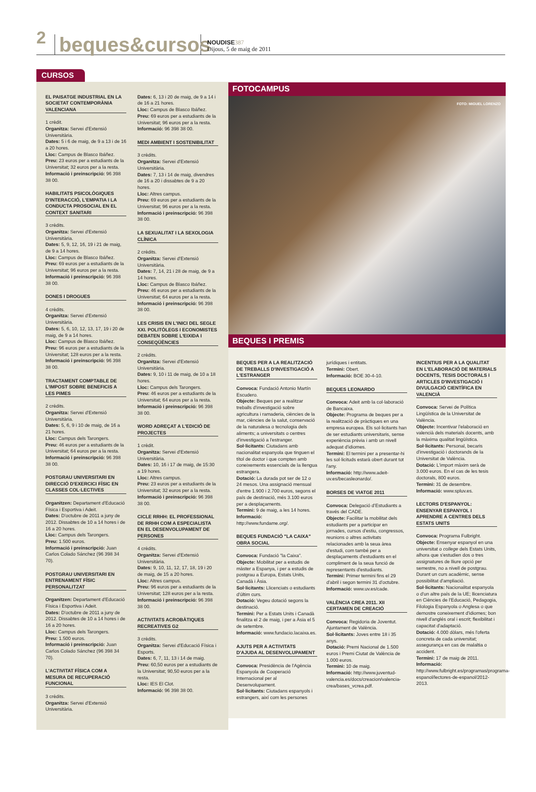2
beques&cursos
NOUDISE 387
Dijous, 5 de maig de 2011
CURSOS
EL PAISATGE INDUSTRIAL EN LA SOCIETAT CONTEMPORÀNIA VALENCIANA
1 crèdit.
Organitza: Servei d'Extensió Universitària.
Dates: 5 i 6 de maig, de 9 a 13 i de 16 a 20 hores.
Lloc: Campus de Blasco Ibáñez.
Preu: 23 euros per a estudiants de la Universitat; 32 euros per a la resta.
Informació i preinscripció: 96 398 38 00.
HABILITATS PSICOLÒGIQUES D'INTERACCIÓ, L'EMPATIA I LA CONDUCTA PROSOCIAL EN EL CONTEXT SANITARI
3 crèdits.
Organitza: Servei d'Extensió Universitària.
Dates: 5, 9, 12, 16, 19 i 21 de maig, de 9 a 14 hores.
Lloc: Campus de Blasco Ibáñez.
Preu: 69 euros per a estudiants de la Universitat; 96 euros per a la resta.
Informació i preinscripció: 96 398 38 00.
DONES I DROGUES
4 crèdits.
Organitza: Servei d'Extensió Universitària.
Dates: 5, 6, 10, 12, 13, 17, 19 i 20 de maig, de 9 a 14 hores.
Lloc: Campus de Blasco Ibáñez.
Preu: 96 euros per a estudiants de la Universitat; 128 euros per a la resta.
Informació i preinscripció: 96 398 38 00.
TRACTAMENT COMPTABLE DE L'IMPOST SOBRE BENEFICIS A LES PIMES
2 crèdits.
Organitza: Servei d'Extensió Universitària.
Dates: 5, 6, 9 i 10 de maig, de 16 a 21 hores.
Lloc: Campus dels Tarongers.
Preu: 46 euros per a estudiants de la Universitat; 64 euros per a la resta.
Informació i preinscripció: 96 398 38 00.
POSTGRAU UNIVERSITARI EN DIRECCIÓ D'EXERCICI FÍSIC EN CLASSES COL·LECTIVES
Organitzen: Departament d'Educació Física i Esportiva i Adeit.
Dates: D'octubre de 2011 a juny de 2012. Dissabtes de 10 a 14 hores i de 16 a 20 hores.
Lloc: Campus dels Tarongers.
Preu: 1.500 euros.
Informació i preinscripció: Juan Carlos Colado Sánchez (96 398 34 70).
POSTGRAU UNIVERSITARI EN ENTRENAMENT FÍSIC PERSONALITZAT
Organitzen: Departament d'Educació Física i Esportiva i Adeit.
Dates: D'octubre de 2011 a juny de 2012. Dissabtes de 10 a 14 hores i de 16 a 20 hores.
Lloc: Campus dels Tarongers.
Preu: 1.500 euros.
Informació i preinscripció: Juan Carlos Colado Sánchez (96 398 34 70).
L'ACTIVITAT FÍSICA COM A MESURA DE RECUPERACIÓ FUNCIONAL
3 crèdits.
Organitza: Servei d'Extensió Universitària.
Dates: 6, 13 i 20 de maig, de 9 a 14 i de 16 a 21 hores.
Lloc: Campus de Blasco Ibáñez.
Preu: 69 euros per a estudiants de la Universitat; 96 euros per a la resta.
Informació: 96 398 38 00.
MEDI AMBIENT I SOSTENIBILITAT
3 crèdits.
Organitza: Servei d'Extensió Universitària.
Dates: 7, 13 i 14 de maig, divendres de 16 a 20 i dissabtes de 9 a 20 hores.
Lloc: Altres campus.
Preu: 69 euros per a estudiants de la Universitat; 96 euros per a la resta.
Informació i preinscripció: 96 398 38 00.
LA SEXUALITAT I LA SEXOLOGIA CLÍNICA
2 crèdits.
Organitza: Servei d'Extensió Universitària.
Dates: 7, 14, 21 i 28 de maig, de 9 a 14 hores.
Lloc: Campus de Blasco Ibáñez.
Preu: 46 euros per a estudiants de la Universitat; 64 euros per a la resta.
Informació i preinscripció: 96 398 38 00.
LES CRISIS EN L'INICI DEL SEGLE XXI. POLITÒLEGS I ECONOMISTES DEBATEN SOBRE L'EIXIDA I CONSEQÜÈNCIES
2 crèdits.
Organitza: Servei d'Extensió Universitària.
Dates: 9, 10 i 11 de maig, de 10 a 18 hores.
Lloc: Campus dels Tarongers.
Preu: 46 euros per a estudiants de la Universitat; 64 euros per a la resta.
Informació i preinscripció: 96 398 38 00.
WORD ADREÇAT A L'EDICIÓ DE PROJECTES
1 crèdit.
Organitza: Servei d'Extensió Universitària.
Dates: 10, 16 i 17 de maig, de 15:30 a 19 hores.
Lloc: Altres campus.
Preu: 23 euros per a estudiants de la Universitat; 32 euros per a la resta.
Informació i preinscripció: 96 398 38 00.
CICLE RRHH: EL PROFESSIONAL DE RRHH COM A ESPECIALISTA EN EL DESENVOLUPAMENT DE PERSONES
4 crèdits.
Organitza: Servei d'Extensió Universitària.
Dates: 9, 10, 11, 12, 17, 18, 19 i 20 de maig, de 15 a 20 hores.
Lloc: Altres campus.
Preu: 96 euros per a estudiants de la Universitat; 128 euros per a la resta.
Informació i preinscripció: 96 398 38 00.
ACTIVITATS ACROBÀTIQUES RECREATIVES G2
3 crèdits.
Organitza: Servei d'Educació Física i Esports.
Dates: 6, 7, 11, 13 i 14 de maig.
Preu: 60,50 euros per a estudiants de la Universitat; 90,50 euros per a la resta.
Lloc: IES El Clot.
Informació: 96 398 38 00.
FOTOCAMPUS
FOTO: MIGUEL LORENZO
BEQUES I PREMIS
BEQUES PER A LA REALITZACIÓ DE TREBALLS D'INVESTIGACIÓ A L'ESTRANGER
Convoca: Fundació Antonio Martín Escudero.
Objecte: Beques per a realitzar treballs d'investigació sobre agricultura i ramaderia, ciències de la mar, ciències de la salut, conservació de la naturalesa o tecnologia dels aliments; a universitats o centres d'investigació a l'estranger.
Sol·licitants: Ciutadans amb nacionalitat espanyola que tinguen el títol de doctor i que compten amb coneixements essencials de la llengua estrangera.
Dotació: La durada pot ser de 12 o 24 mesos. Una assignació mensual d'entre 1.900 i 2.700 euros, segons el país de destinació, més 3.100 euros per a desplaçaments.
Termini: 9 de maig, a les 14 hores.
Informació:
http://www.fundame.org/.
BEQUES FUNDACIÓ "LA CAIXA" OBRA SOCIAL
Convoca: Fundació "la Caixa".
Objecte: Mobilitat per a estudis de màster a Espanya, i per a estudis de postgrau a Europa, Estats Units, Canadà i Àsia.
Sol·licitants: Llicenciats o estudiants d'últim curs.
Dotació: Vegeu dotació segons la destinació.
Termini: Per a Estats Units i Canadà finalitza el 2 de maig, i per a Àsia el 5 de setembre.
Informació: www.fundacio.lacaixa.es.
AJUTS PER A ACTIVITATS D'AJUDA AL DESENVOLUPAMENT
Convoca: Presidència de l'Agència Espanyola de Cooperació Internacional per al Desenvolupament.
Sol·licitants: Ciutadans espanyols i estrangers, així com les persones
jurídiques i entitats.
Termini: Obert.
Informació: BOE 30-4-10.
BEQUES LEONARDO
Convoca: Adeit amb la col·laboració de Bancaixa.
Objecte: Programa de beques per a la realització de pràctiques en una empresa europea. Els sol·licitants han de ser estudiants universitaris, sense experiència prèvia i amb un nivell adequat d'idiomes.
Termini: El termini per a presentar-hi les sol·licituds estarà obert durant tot l'any.
Informació: http://www.adeit-uv.es/becasleonardo/.
BORSES DE VIATGE 2011
Convoca: Delegació d'Estudiants a través del CADE.
Objecte: Facilitar la mobilitat dels estudiants per a participar en jornades, cursos d'estiu, congressos, reunions o altres activitats relacionades amb la seua àrea d'estudi, com també per a desplaçaments d'estudiants en el compliment de la seua funció de representants d'estudiants.
Termini: Primer termini fins el 29 d'abril i segon termini 31 d'octubre.
Informació: www.uv.es/cade.
VALÈNCIA CREA 2011. XII CERTAMEN DE CREACIÓ
Convoca: Regidoria de Joventut. Ajuntament de València.
Sol·licitants: Joves entre 18 i 35 anys.
Dotació: Premi Nacional de 1.500 euros i Premi Ciutat de València de 1.000 euros.
Termini: 10 de maig.
Informació: http://www.juventud-valencia.es/docs/creacion/valencia-crea/bases_vcrea.pdf.
INCENTIUS PER A LA QUALITAT EN L'ELABORACIÓ DE MATERIALS DOCENTS, TESIS DOCTORALS I ARTICLES D'INVESTIGACIÓ I DIVULGACIÓ CIENTÍFICA EN VALENCIÀ
Convoca: Servei de Política Lingüística de la Universitat de València.
Objecte: Incentivar l'elaboració en valencià dels materials docents, amb la màxima qualitat lingüística.
Sol·licitants: Personal, becaris d'investigació i doctorands de la Universitat de València.
Dotació: L'import màxim serà de 3.000 euros. En el cas de les tesis doctorals, 800 euros.
Termini: 31 de desembre.
Informació: www.spluv.es.
LECTORS D'ESPANYOL: ENSENYAR ESPANYOL I APRENDRE A CENTRES DELS ESTATS UNITS
Convoca: Programa Fulbright.
Objecte: Ensenyar espanyol en una universitat o college dels Estats Units, alhora que s'estudien dos o tres assignatures de lliure opció per semestre, no a nivell de postgrau. Durant un curs acadèmic, sense possibilitat d'ampliació.
Sol·licitants: Nacionalitat espanyola o d'un altre país de la UE; llicenciatura en Ciències de l'Educació, Pedagogia, Filologia Espanyola o Anglesa o que demostre coneixement d'idiomes; bon nivell d'anglés oral i escrit; flexibilitat i capacitat d'adaptació.
Dotació: 4.000 dòlars, més l'oferta concreta de cada universitat; assegurança en cas de malaltia o accident.
Termini: 17 de maig de 2011.
Informació:
http://www.fulbright.es/programas/programa-espanol/lectores-de-espanol/2012-2013.